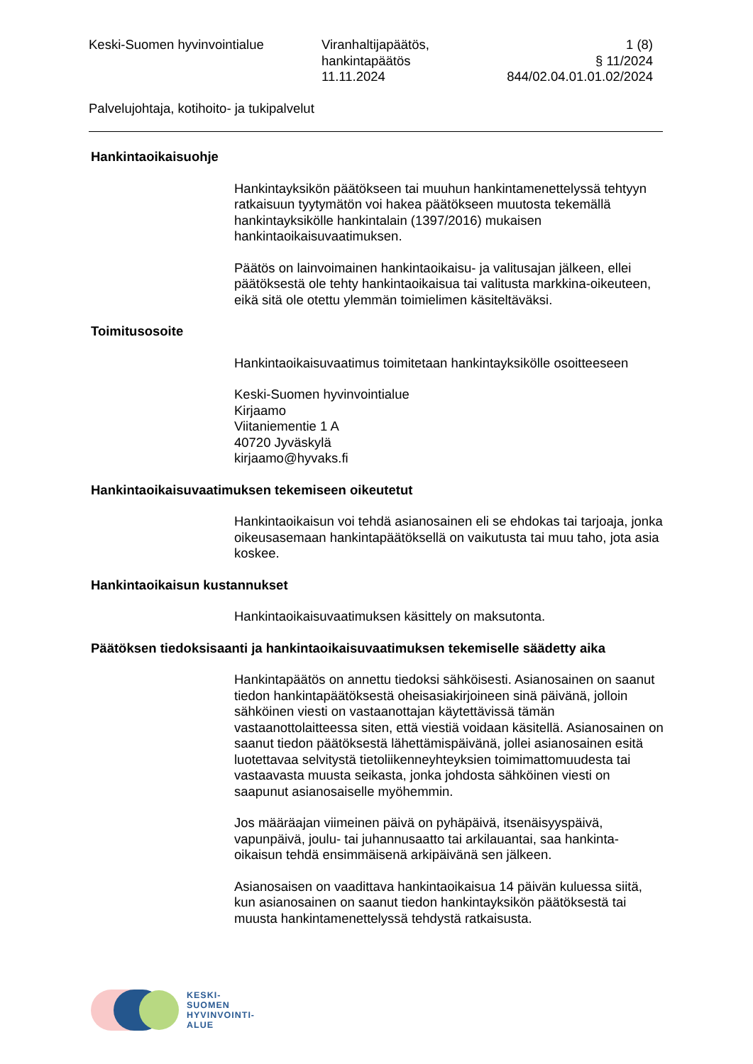Keski-Suomen hyvinvointialue Viranhaltijapäätös,
hankintapäätös
11.11.2024
1 (8)
§ 11/2024
844/02.04.01.01.02/2024
Palvelujohtaja, kotihoito- ja tukipalvelut
Hankintaoikaisuohje
Hankintayksikön päätökseen tai muuhun hankintamenettelyssä tehtyyn ratkaisuun tyytymätön voi hakea päätökseen muutosta tekemällä hankintayksikölle hankintalain (1397/2016) mukaisen hankintaoikaisuvaatimuksen.
Päätös on lainvoimainen hankintaoikaisu- ja valitusajan jälkeen, ellei päätöksestä ole tehty hankintaoikaisua tai valitusta markkina-oikeuteen, eikä sitä ole otettu ylemmän toimielimen käsiteltäväksi.
Toimitusosoite
Hankintaoikaisuvaatimus toimitetaan hankintayksikölle osoitteeseen
Keski-Suomen hyvinvointialue
Kirjaamo
Viitaniementie 1 A
40720 Jyväskylä
kirjaamo@hyvaks.fi
Hankintaoikaisuvaatimuksen tekemiseen oikeutetut
Hankintaoikaisun voi tehdä asianosainen eli se ehdokas tai tarjoaja, jonka oikeusasemaan hankintapäätöksellä on vaikutusta tai muu taho, jota asia koskee.
Hankintaoikaisun kustannukset
Hankintaoikaisuvaatimuksen käsittely on maksutonta.
Päätöksen tiedoksisaanti ja hankintaoikaisuvaatimuksen tekemiselle säädetty aika
Hankintapäätös on annettu tiedoksi sähköisesti. Asianosainen on saanut tiedon hankintapäätöksestä oheisasiakirjoineen sinä päivänä, jolloin sähköinen viesti on vastaanottajan käytettävissä tämän vastaanottolaitteessa siten, että viestiä voidaan käsitellä. Asianosainen on saanut tiedon päätöksestä lähettämispäivänä, jollei asianosainen esitä luotettavaa selvitystä tietoliikenneyhteyksien toimimattomuudesta tai vastaavasta muusta seikasta, jonka johdosta sähköinen viesti on saapunut asianosaiselle myöhemmin.
Jos määräajan viimeinen päivä on pyhäpäivä, itsenäisyyspäivä, vapunpäivä, joulu- tai juhannusaatto tai arkilauantai, saa hankinta-oikaisun tehdä ensimmäisenä arkipäivänä sen jälkeen.
Asianosaisen on vaadittava hankintaoikaisua 14 päivän kuluessa siitä, kun asianosainen on saanut tiedon hankintayksikön päätöksestä tai muusta hankintamenettelyssä tehdystä ratkaisusta.
KESKI-
SUOMEN
HYVINVOINTI-
ALUE